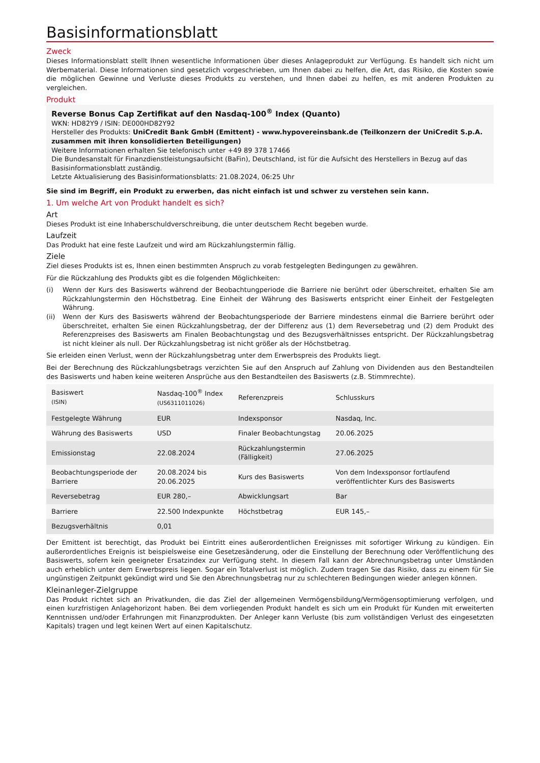Basisinformationsblatt
Zweck
Dieses Informationsblatt stellt Ihnen wesentliche Informationen über dieses Anlageprodukt zur Verfügung. Es handelt sich nicht um Werbematerial. Diese Informationen sind gesetzlich vorgeschrieben, um Ihnen dabei zu helfen, die Art, das Risiko, die Kosten sowie die möglichen Gewinne und Verluste dieses Produkts zu verstehen, und Ihnen dabei zu helfen, es mit anderen Produkten zu vergleichen.
Produkt
Reverse Bonus Cap Zertifikat auf den Nasdaq-100<sup>®</sup> Index (Quanto)
WKN: HD82Y9 / ISIN: DE000HD82Y92
Hersteller des Produkts: UniCredit Bank GmbH (Emittent) - www.hypovereinsbank.de (Teilkonzern der UniCredit S.p.A. zusammen mit ihren konsolidierten Beteiligungen)
Weitere Informationen erhalten Sie telefonisch unter +49 89 378 17466
Die Bundesanstalt für Finanzdienstleistungsaufsicht (BaFin), Deutschland, ist für die Aufsicht des Herstellers in Bezug auf das Basisinformationsblatt zuständig.
Letzte Aktualisierung des Basisinformationsblatts: 21.08.2024, 06:25 Uhr
Sie sind im Begriff, ein Produkt zu erwerben, das nicht einfach ist und schwer zu verstehen sein kann.
1. Um welche Art von Produkt handelt es sich?
Art
Dieses Produkt ist eine Inhaberschuldverschreibung, die unter deutschem Recht begeben wurde.
Laufzeit
Das Produkt hat eine feste Laufzeit und wird am Rückzahlungstermin fällig.
Ziele
Ziel dieses Produkts ist es, Ihnen einen bestimmten Anspruch zu vorab festgelegten Bedingungen zu gewähren.
Für die Rückzahlung des Produkts gibt es die folgenden Möglichkeiten:
(i) Wenn der Kurs des Basiswerts während der Beobachtungperiode die Barriere nie berührt oder überschreitet, erhalten Sie am Rückzahlungstermin den Höchstbetrag. Eine Einheit der Währung des Basiswerts entspricht einer Einheit der Festgelegten Währung.
(ii) Wenn der Kurs des Basiswerts während der Beobachtungsperiode der Barriere mindestens einmal die Barriere berührt oder überschreitet, erhalten Sie einen Rückzahlungsbetrag, der der Differenz aus (1) dem Reversebetrag und (2) dem Produkt des Referenzpreises des Basiswerts am Finalen Beobachtungstag und des Bezugsverhältnisses entspricht. Der Rückzahlungsbetrag ist nicht kleiner als null. Der Rückzahlungsbetrag ist nicht größer als der Höchstbetrag.
Sie erleiden einen Verlust, wenn der Rückzahlungsbetrag unter dem Erwerbspreis des Produkts liegt.
Bei der Berechnung des Rückzahlungsbetrags verzichten Sie auf den Anspruch auf Zahlung von Dividenden aus den Bestandteilen des Basiswerts und haben keine weiteren Ansprüche aus den Bestandteilen des Basiswerts (z.B. Stimmrechte).
| Basiswert (ISIN) | Nasdaq-100<sup>®</sup> Index (US6311011026) | Referenzpreis | Schlusskurs |
| Festgelegte Währung | EUR | Indexsponsor | Nasdaq, Inc. |
| Währung des Basiswerts | USD | Finaler Beobachtungstag | 20.06.2025 |
| Emissionstag | 22.08.2024 | Rückzahlungstermin (Fälligkeit) | 27.06.2025 |
| Beobachtungsperiode der Barriere | 20.08.2024 bis 20.06.2025 | Kurs des Basiswerts | Von dem Indexsponsor fortlaufend veröffentlichter Kurs des Basiswerts |
| Reversebetrag | EUR 280,– | Abwicklungsart | Bar |
| Barriere | 22.500 Indexpunkte | Höchstbetrag | EUR 145,– |
| Bezugsverhältnis | 0,01 | | |
Der Emittent ist berechtigt, das Produkt bei Eintritt eines außerordentlichen Ereignisses mit sofortiger Wirkung zu kündigen. Ein außerordentliches Ereignis ist beispielsweise eine Gesetzesänderung, oder die Einstellung der Berechnung oder Veröffentlichung des Basiswerts, sofern kein geeigneter Ersatzindex zur Verfügung steht. In diesem Fall kann der Abrechnungsbetrag unter Umständen auch erheblich unter dem Erwerbspreis liegen. Sogar ein Totalverlust ist möglich. Zudem tragen Sie das Risiko, dass zu einem für Sie ungünstigen Zeitpunkt gekündigt wird und Sie den Abrechnungsbetrag nur zu schlechteren Bedingungen wieder anlegen können.
Kleinanleger-Zielgruppe
Das Produkt richtet sich an Privatkunden, die das Ziel der allgemeinen Vermögensbildung/Vermögensoptimierung verfolgen, und einen kurzfristigen Anlagehorizont haben. Bei dem vorliegenden Produkt handelt es sich um ein Produkt für Kunden mit erweiterten Kenntnissen und/oder Erfahrungen mit Finanzprodukten. Der Anleger kann Verluste (bis zum vollständigen Verlust des eingesetzten Kapitals) tragen und legt keinen Wert auf einen Kapitalschutz.